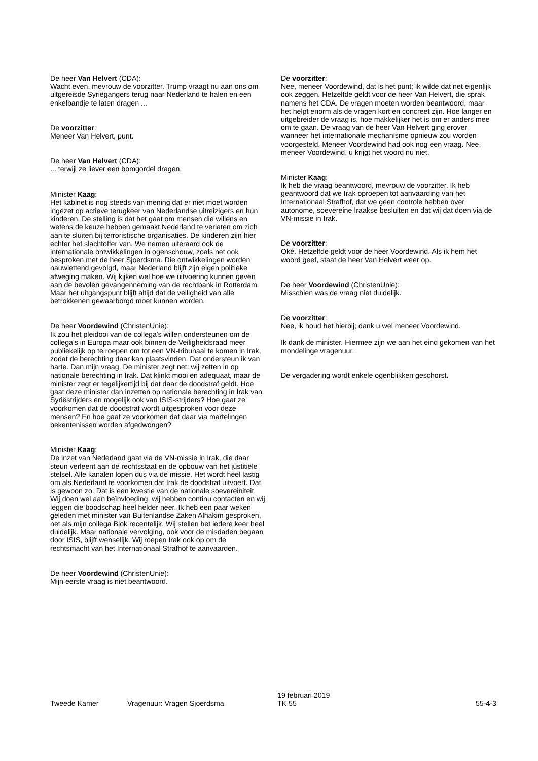De heer Van Helvert (CDA):
Wacht even, mevrouw de voorzitter. Trump vraagt nu aan ons om uitgereisde Syriëgangers terug naar Nederland te halen en een enkelbandje te laten dragen ...
De voorzitter:
Meneer Van Helvert, punt.
De heer Van Helvert (CDA):
... terwijl ze liever een bomgordel dragen.
Minister Kaag:
Het kabinet is nog steeds van mening dat er niet moet worden ingezet op actieve terugkeer van Nederlandse uitreizigers en hun kinderen. De stelling is dat het gaat om mensen die willens en wetens de keuze hebben gemaakt Nederland te verlaten om zich aan te sluiten bij terroristische organisaties. De kinderen zijn hier echter het slachtoffer van. We nemen uiteraard ook de internationale ontwikkelingen in ogenschouw, zoals net ook besproken met de heer Sjoerdsma. Die ontwikkelingen worden nauwlettend gevolgd, maar Nederland blijft zijn eigen politieke afweging maken. Wij kijken wel hoe we uitvoering kunnen geven aan de bevolen gevangenneming van de rechtbank in Rotterdam. Maar het uitgangspunt blijft altijd dat de veiligheid van alle betrokkenen gewaarborgd moet kunnen worden.
De heer Voordewind (ChristenUnie):
Ik zou het pleidooi van de collega's willen ondersteunen om de collega's in Europa maar ook binnen de Veiligheidsraad meer publiekelijk op te roepen om tot een VN-tribunaal te komen in Irak, zodat de berechting daar kan plaatsvinden. Dat ondersteun ik van harte. Dan mijn vraag. De minister zegt net: wij zetten in op nationale berechting in Irak. Dat klinkt mooi en adequaat, maar de minister zegt er tegelijkertijd bij dat daar de doodstraf geldt. Hoe gaat deze minister dan inzetten op nationale berechting in Irak van Syriëstrijders en mogelijk ook van ISIS-strijders? Hoe gaat ze voorkomen dat de doodstraf wordt uitgesproken voor deze mensen? En hoe gaat ze voorkomen dat daar via martelingen bekentenissen worden afgedwongen?
Minister Kaag:
De inzet van Nederland gaat via de VN-missie in Irak, die daar steun verleent aan de rechtsstaat en de opbouw van het justitiële stelsel. Alle kanalen lopen dus via de missie. Het wordt heel lastig om als Nederland te voorkomen dat Irak de doodstraf uitvoert. Dat is gewoon zo. Dat is een kwestie van de nationale soevereiniteit. Wij doen wel aan beïnvloeding, wij hebben continu contacten en wij leggen die boodschap heel helder neer. Ik heb een paar weken geleden met minister van Buitenlandse Zaken Alhakim gesproken, net als mijn collega Blok recentelijk. Wij stellen het iedere keer heel duidelijk. Maar nationale vervolging, ook voor de misdaden begaan door ISIS, blijft wenselijk. Wij roepen Irak ook op om de rechtsmacht van het Internationaal Strafhof te aanvaarden.
De heer Voordewind (ChristenUnie):
Mijn eerste vraag is niet beantwoord.
De voorzitter:
Nee, meneer Voordewind, dat is het punt; ik wilde dat net eigenlijk ook zeggen. Hetzelfde geldt voor de heer Van Helvert, die sprak namens het CDA. De vragen moeten worden beantwoord, maar het helpt enorm als de vragen kort en concreet zijn. Hoe langer en uitgebreider de vraag is, hoe makkelijker het is om er anders mee om te gaan. De vraag van de heer Van Helvert ging erover wanneer het internationale mechanisme opnieuw zou worden voorgesteld. Meneer Voordewind had ook nog een vraag. Nee, meneer Voordewind, u krijgt het woord nu niet.
Minister Kaag:
Ik heb die vraag beantwoord, mevrouw de voorzitter. Ik heb geantwoord dat we Irak oproepen tot aanvaarding van het Internationaal Strafhof, dat we geen controle hebben over autonome, soevereine Iraakse besluiten en dat wij dat doen via de VN-missie in Irak.
De voorzitter:
Oké. Hetzelfde geldt voor de heer Voordewind. Als ik hem het woord geef, staat de heer Van Helvert weer op.
De heer Voordewind (ChristenUnie):
Misschien was de vraag niet duidelijk.
De voorzitter:
Nee, ik houd het hierbij; dank u wel meneer Voordewind.
Ik dank de minister. Hiermee zijn we aan het eind gekomen van het mondelinge vragenuur.
De vergadering wordt enkele ogenblikken geschorst.
Tweede Kamer
Vragenuur: Vragen Sjoerdsma
19 februari 2019
TK 55
55-4-3